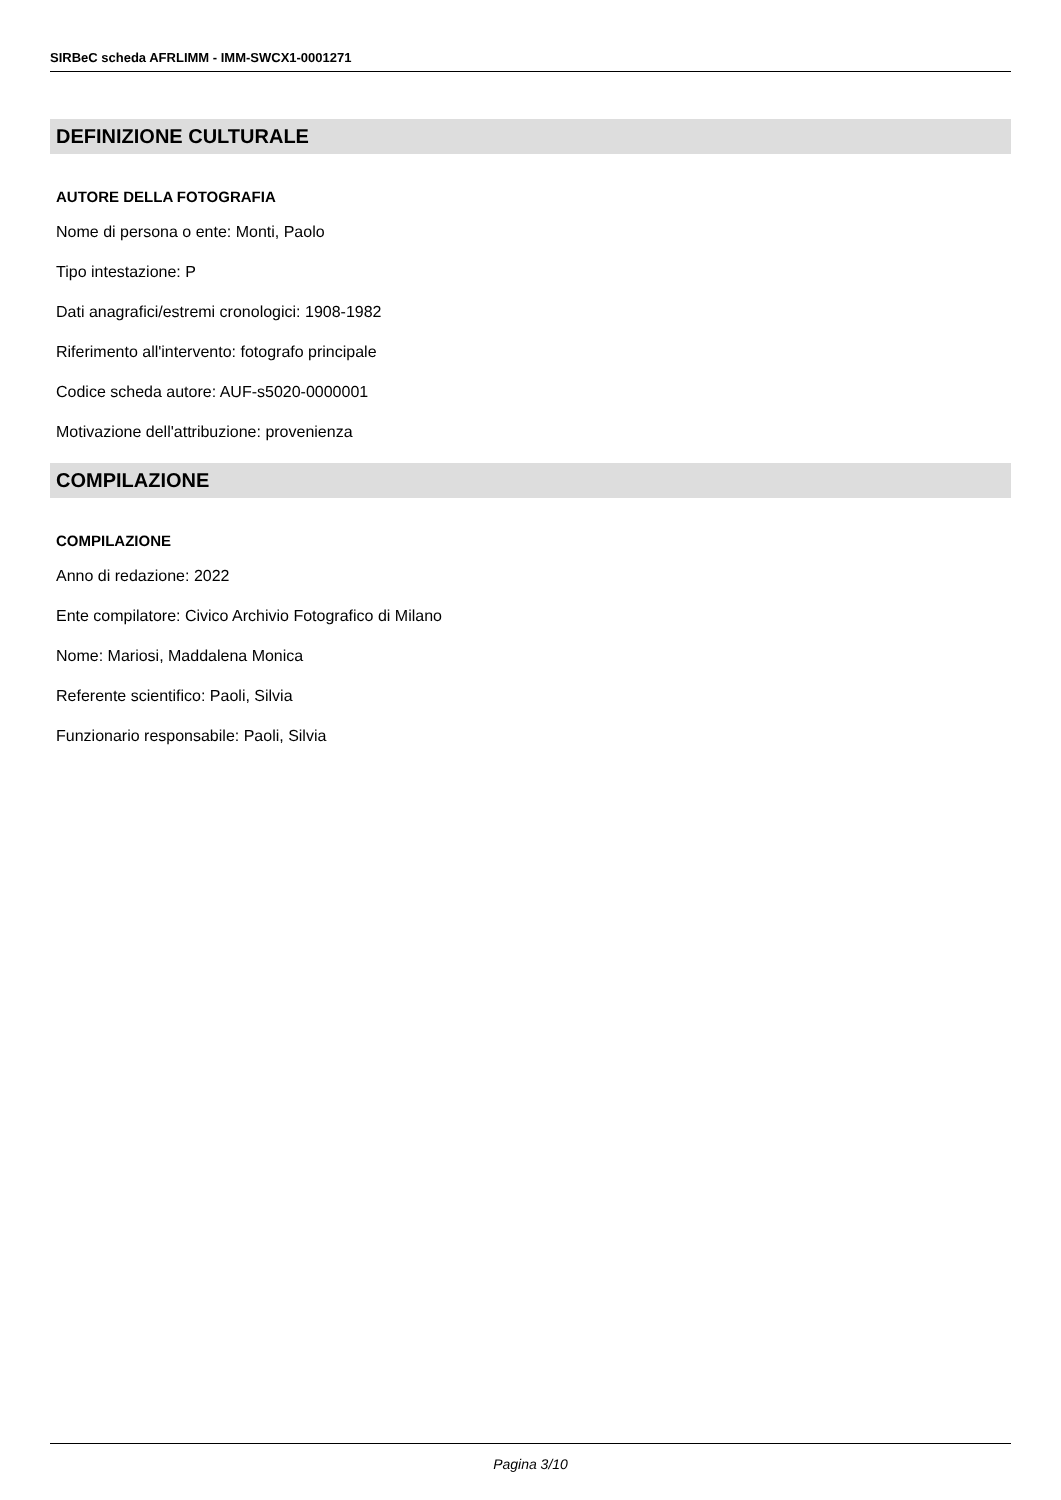SIRBeC scheda AFRLIMM - IMM-SWCX1-0001271
DEFINIZIONE CULTURALE
AUTORE DELLA FOTOGRAFIA
Nome di persona o ente: Monti, Paolo
Tipo intestazione: P
Dati anagrafici/estremi cronologici: 1908-1982
Riferimento all'intervento: fotografo principale
Codice scheda autore: AUF-s5020-0000001
Motivazione dell'attribuzione: provenienza
COMPILAZIONE
COMPILAZIONE
Anno di redazione: 2022
Ente compilatore: Civico Archivio Fotografico di Milano
Nome: Mariosi, Maddalena Monica
Referente scientifico: Paoli, Silvia
Funzionario responsabile: Paoli, Silvia
Pagina 3/10